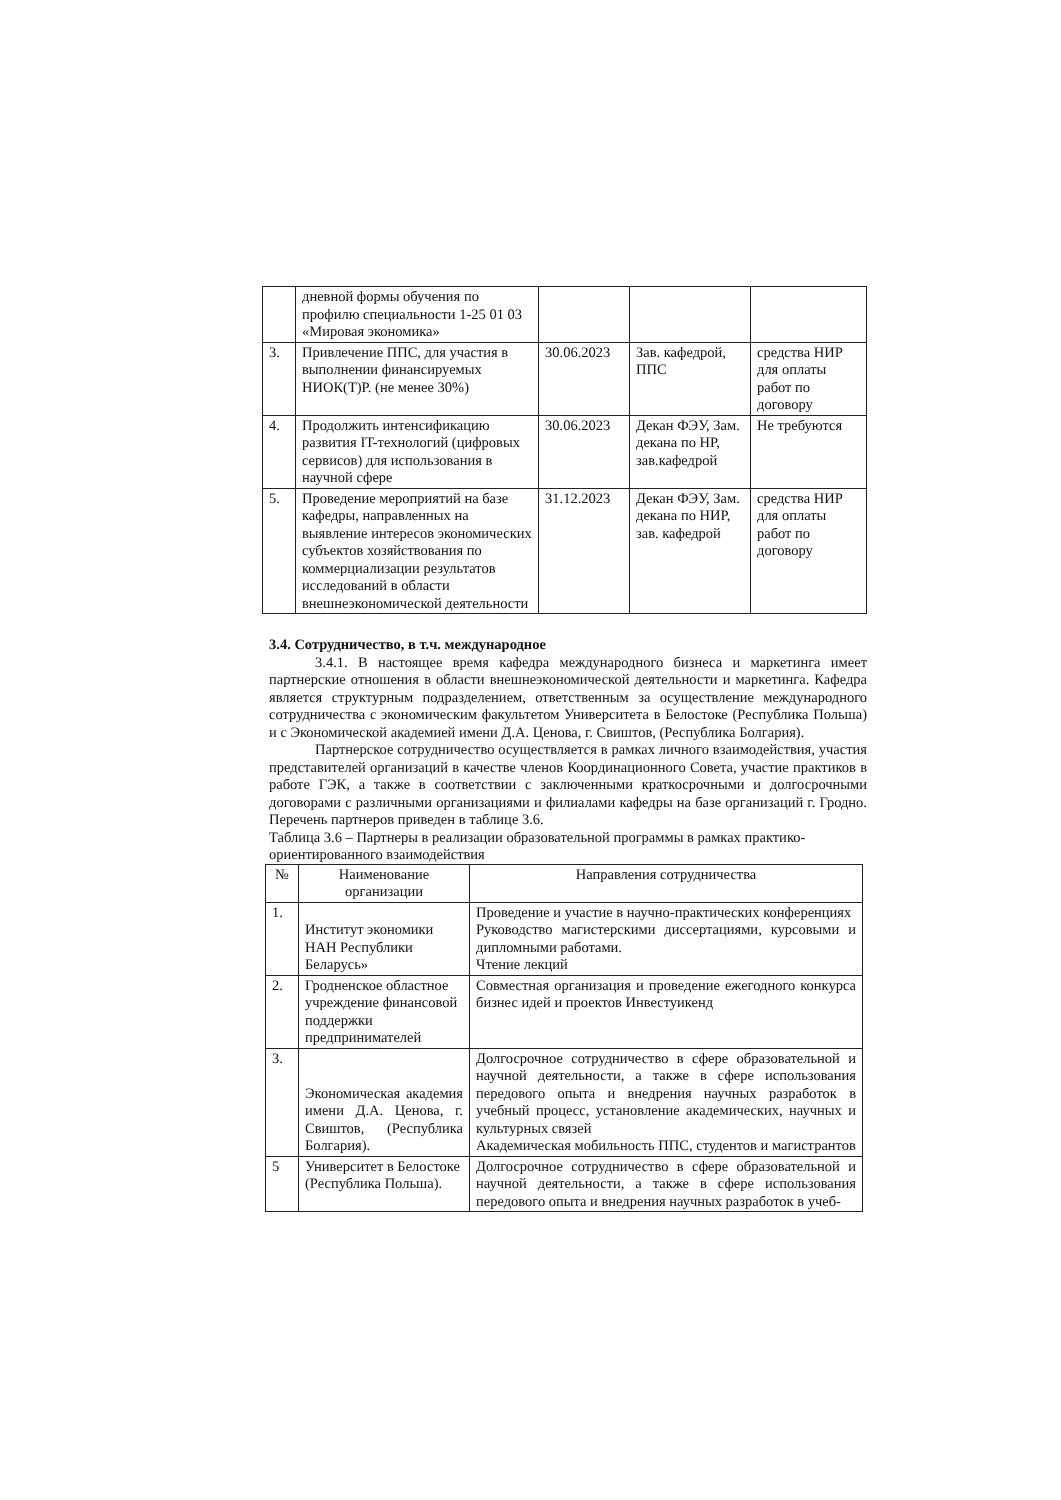| | дневной формы обучения по профилю специальности 1-25 01 03 «Мировая экономика» | | | |
| 3. | Привлечение ППС, для участия в выполнении финансируемых НИОК(Т)Р. (не менее 30%) | 30.06.2023 | Зав. кафедрой, ППС | средства НИР для оплаты работ по договору |
| 4. | Продолжить интенсификацию развития IT-технологий (цифровых сервисов) для использования в научной сфере | 30.06.2023 | Декан ФЭУ, Зам. декана по НР, зав.кафедрой | Не требуются |
| 5. | Проведение мероприятий на базе кафедры, направленных на выявление интересов экономических субъектов хозяйствования по коммерциализации результатов исследований в области внешнеэкономической деятельности | 31.12.2023 | Декан ФЭУ, Зам. декана по НИР, зав. кафедрой | средства НИР для оплаты работ по договору |
3.4. Сотрудничество, в т.ч. международное
3.4.1. В настоящее время кафедра международного бизнеса и маркетинга имеет партнерские отношения в области внешнеэкономической деятельности и маркетинга. Кафедра является структурным подразделением, ответственным за осуществление международного сотрудничества с экономическим факультетом Университета в Белостоке (Республика Польша) и с Экономической академией имени Д.А. Ценова, г. Свиштов, (Республика Болгария).
Партнерское сотрудничество осуществляется в рамках личного взаимодействия, участия представителей организаций в качестве членов Координационного Совета, участие практиков в работе ГЭК, а также в соответствии с заключенными краткосрочными и долгосрочными договорами с различными организациями и филиалами кафедры на базе организаций г. Гродно. Перечень партнеров приведен в таблице 3.6.
Таблица 3.6 – Партнеры в реализации образовательной программы в рамках практико-ориентированного взаимодействия
| № | Наименование организации | Направления сотрудничества |
| --- | --- | --- |
| 1. | Институт экономики НАН Республики Беларусь» | Проведение и участие в научно-практических конференциях Руководство магистерскими диссертациями, курсовыми и дипломными работами. Чтение лекций |
| 2. | Гродненское областное учреждение финансовой поддержки предпринимателей | Совместная организация и проведение ежегодного конкурса бизнес идей и проектов Инвестуикенд |
| 3. | Экономическая академия имени Д.А. Ценова, г. Свиштов, (Республика Болгария). | Долгосрочное сотрудничество в сфере образовательной и научной деятельности, а также в сфере использования передового опыта и внедрения научных разработок в учебный процесс, установление академических, научных и культурных связей Академическая мобильность ППС, студентов и магистрантов |
| 5 | Университет в Белостоке (Республика Польша). | Долгосрочное сотрудничество в сфере образовательной и научной деятельности, а также в сфере использования передового опыта и внедрения научных разработок в учеб- |